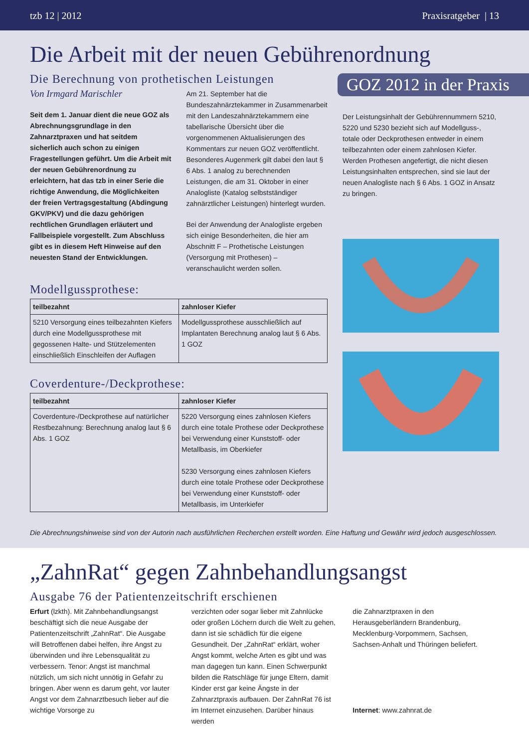tzb 12 | 2012 Praxisratgeber | 13
Die Arbeit mit der neuen Gebührenordnung
Die Berechnung von prothetischen Leistungen
Von Irmgard Marischler
Seit dem 1. Januar dient die neue GOZ als Abrechnungsgrundlage in den Zahnarztpraxen und hat seitdem sicherlich auch schon zu einigen Fragestellungen geführt. Um die Arbeit mit der neuen Gebührenordnung zu erleichtern, hat das tzb in einer Serie die richtige Anwendung, die Möglichkeiten der freien Vertragsgestaltung (Abdingung GKV/PKV) und die dazu gehörigen rechtlichen Grundlagen erläutert und Fallbeispiele vorgestellt. Zum Abschluss gibt es in diesem Heft Hinweise auf den neuesten Stand der Entwicklungen.
Am 21. September hat die Bundeszahnärztekammer in Zusammenarbeit mit den Landeszahnärztekammern eine tabellarische Übersicht über die vorgenommenen Aktualisierungen des Kommentars zur neuen GOZ veröffentlicht. Besonderes Augenmerk gilt dabei den laut § 6 Abs. 1 analog zu berechnenden Leistungen, die am 31. Oktober in einer Analogliste (Katalog selbstständiger zahnärztlicher Leistungen) hinterlegt wurden.
Bei der Anwendung der Analogliste ergeben sich einige Besonderheiten, die hier am Abschnitt F – Prothetische Leistungen (Versorgung mit Prothesen) – veranschaulicht werden sollen.
Modellgussprothese:
| teilbezahnt | zahnloser Kiefer |
| --- | --- |
| 5210 Versorgung eines teilbezahnten Kiefers durch eine Modellgussprothese mit gegossenen Halte- und Stützelementen einschließlich Einschleifen der Auflagen | Modellgussprothese ausschließlich auf Implantaten Berechnung analog laut § 6 Abs. 1 GOZ |
Coverdenture-/Deckprothese:
| teilbezahnt | zahnloser Kiefer |
| --- | --- |
| Coverdenture-/Deckprothese auf natürlicher Restbezahnung: Berechnung analog laut § 6 Abs. 1 GOZ | 5220 Versorgung eines zahnlosen Kiefers durch eine totale Prothese oder Deckprothese bei Verwendung einer Kunststoff- oder Metallbasis, im Oberkiefer 5230 Versorgung eines zahnlosen Kiefers durch eine totale Prothese oder Deckprothese bei Verwendung einer Kunststoff- oder Metallbasis, im Unterkiefer |
GOZ 2012 in der Praxis
Der Leistungsinhalt der Gebührennummern 5210, 5220 und 5230 bezieht sich auf Modellguss-, totale oder Deckprothesen entweder in einem teilbezahnten oder einem zahnlosen Kiefer. Werden Prothesen angefertigt, die nicht diesen Leistungsinhalten entsprechen, sind sie laut der neuen Analogliste nach § 6 Abs. 1 GOZ in Ansatz zu bringen.
Die Abrechnungshinweise sind von der Autorin nach ausführlichen Recherchen erstellt worden. Eine Haftung und Gewähr wird jedoch ausgeschlossen.
„ZahnRat“ gegen Zahnbehandlungsangst
Ausgabe 76 der Patientenzeitschrift erschienen
Erfurt (lzkth). Mit Zahnbehandlungsangst beschäftigt sich die neue Ausgabe der Patientenzeitschrift „ZahnRat“. Die Ausgabe will Betroffenen dabei helfen, ihre Angst zu überwinden und ihre Lebensqualität zu verbessern. Tenor: Angst ist manchmal nützlich, um sich nicht unnötig in Gefahr zu bringen. Aber wenn es darum geht, vor lauter Angst vor dem Zahnarztbesuch lieber auf die wichtige Vorsorge zu
verzichten oder sogar lieber mit Zahnlücke oder großen Löchern durch die Welt zu gehen, dann ist sie schädlich für die eigene Gesundheit. Der „ZahnRat“ erklärt, woher Angst kommt, welche Arten es gibt und was man dagegen tun kann. Einen Schwerpunkt bilden die Ratschläge für junge Eltern, damit Kinder erst gar keine Ängste in der Zahnarztpraxis aufbauen. Der ZahnRat 76 ist im Internet einzusehen. Darüber hinaus werden
die Zahnarztpraxen in den Herausgeberländern Brandenburg, Mecklenburg-Vorpommern, Sachsen, Sachsen-Anhalt und Thüringen beliefert.
Internet: www.zahnrat.de